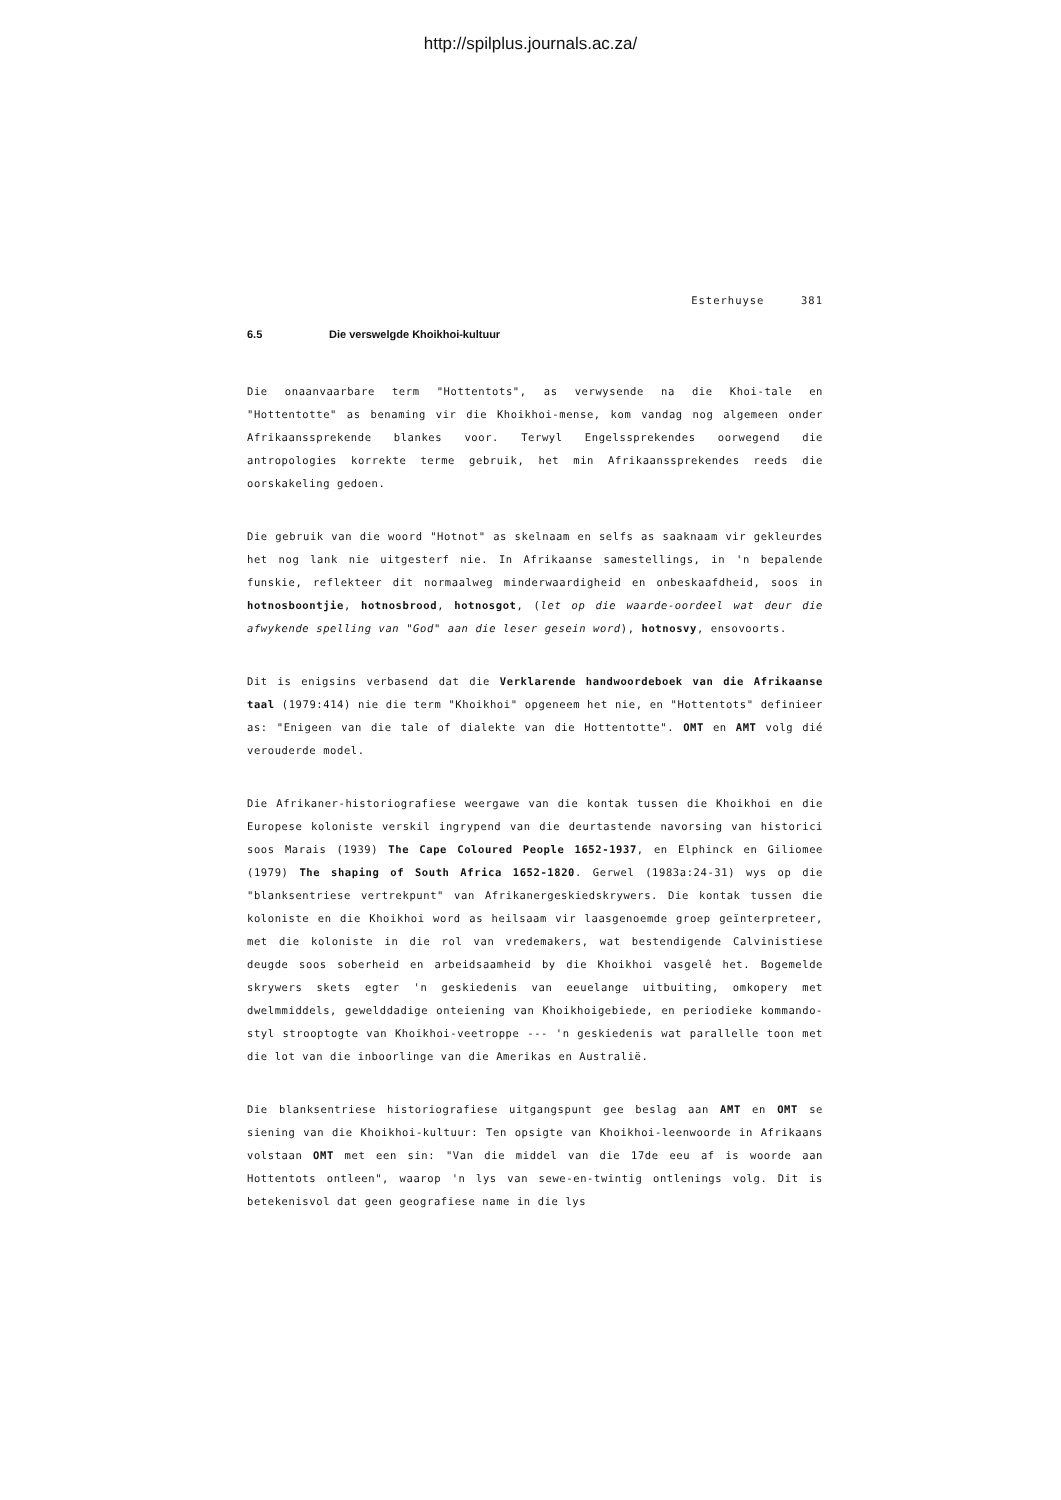http://spilplus.journals.ac.za/
Esterhuyse 381
6.5 Die verswelgde Khoikhoi-kultuur
Die onaanvaarbare term "Hottentots", as verwysende na die Khoi-tale en "Hottentotte" as benaming vir die Khoikhoi-mense, kom vandag nog algemeen onder Afrikaanssprekende blankes voor. Terwyl Engelssprekendes oorwegend die antropologies korrekte terme gebruik, het min Afrikaanssprekendes reeds die oorskakeling gedoen.
Die gebruik van die woord "Hotnot" as skelnaam en selfs as saaknaam vir gekleurdes het nog lank nie uitgesterf nie. In Afrikaanse samestellings, in 'n bepalende funskie, reflekteer dit normaalweg minderwaardigheid en onbeskaafdheid, soos in hotnosboontjie, hotnosbrood, hotnosgot, (let op die waarde-oordeel wat deur die afwykende spelling van "God" aan die leser gesein word), hotnosvy, ensovoorts.
Dit is enigsins verbasend dat die Verklarende handwoordeboek van die Afrikaanse taal (1979:414) nie die term "Khoikhoi" opgeneem het nie, en "Hottentots" definieer as: "Enigeen van die tale of dialekte van die Hottentotte". OMT en AMT volg dié verouderde model.
Die Afrikaner-historiografiese weergawe van die kontak tussen die Khoikhoi en die Europese koloniste verskil ingrypend van die deurtastende navorsing van historici soos Marais (1939) The Cape Coloured People 1652-1937, en Elphinck en Giliomee (1979) The shaping of South Africa 1652-1820. Gerwel (1983a:24-31) wys op die "blanksentriese vertrekpunt" van Afrikanergeskiedskrywers. Die kontak tussen die koloniste en die Khoikhoi word as heilsaam vir laasgenoemde groep geïnterpreteer, met die koloniste in die rol van vredemakers, wat bestendigende Calvinistiese deugde soos soberheid en arbeidsaamheid by die Khoikhoi vasgelê het. Bogemelde skrywers skets egter 'n geskiedenis van eeuelange uitbuiting, omkopery met dwelmmiddels, gewelddadige onteiening van Khoikhoigebiede, en periodieke kommando-styl strooptogte van Khoikhoi-veetroppe --- 'n geskiedenis wat parallelle toon met die lot van die inboorlinge van die Amerikas en Australië.
Die blanksentriese historiografiese uitgangspunt gee beslag aan AMT en OMT se siening van die Khoikhoi-kultuur: Ten opsigte van Khoikhoi-leenwoorde in Afrikaans volstaan OMT met een sin: "Van die middel van die 17de eeu af is woorde aan Hottentots ontleen", waarop 'n lys van sewe-en-twintig ontlenings volg. Dit is betekenisvol dat geen geografiese name in die lys